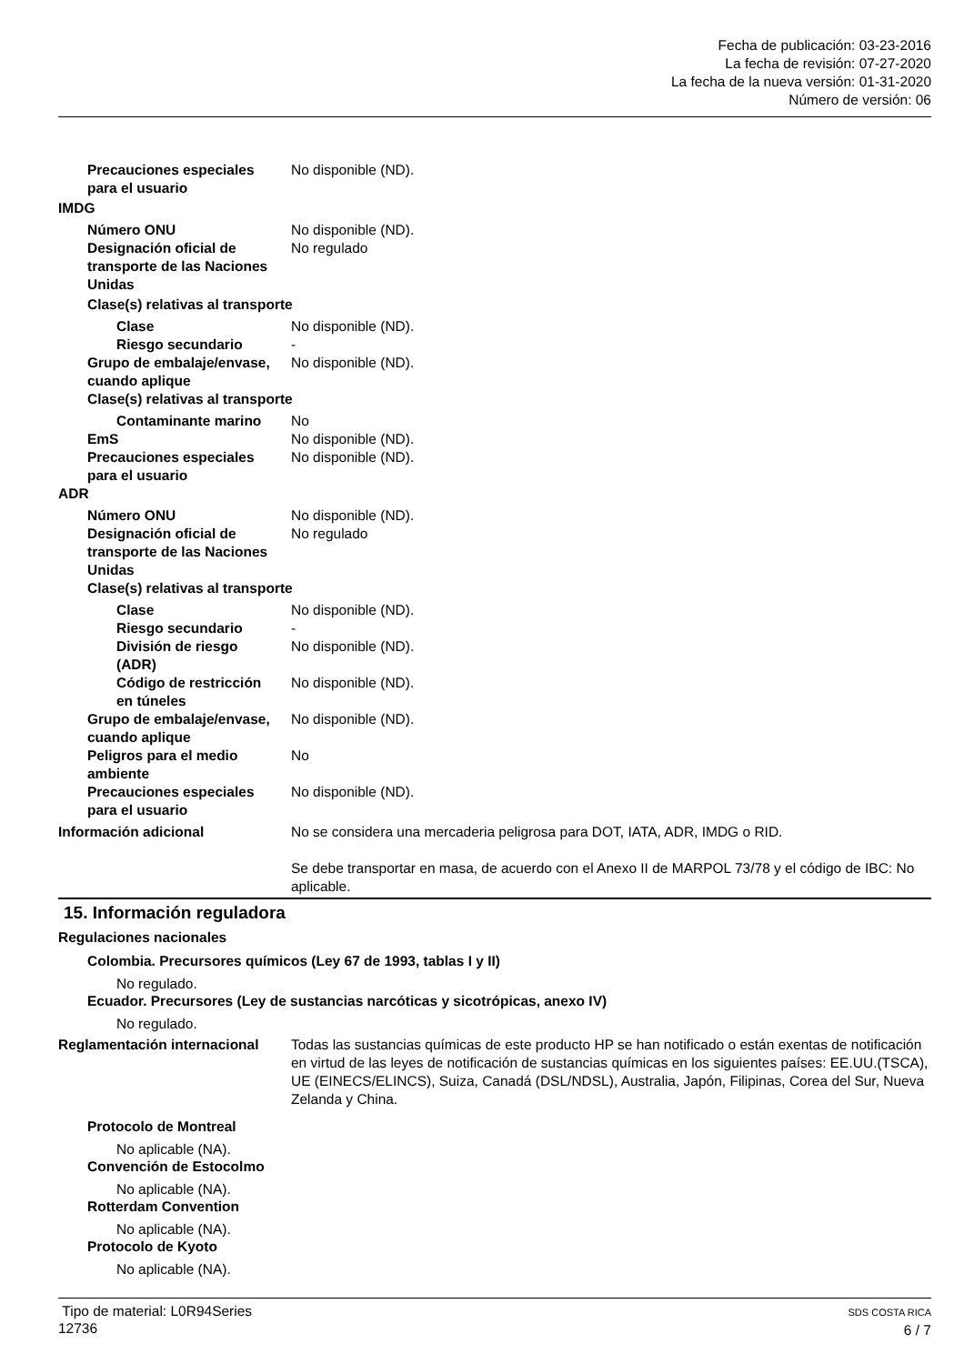Fecha de publicación: 03-23-2016
La fecha de revisión: 07-27-2020
La fecha de la nueva versión: 01-31-2020
Número de versión: 06
Precauciones especiales
para el usuario
No disponible (ND).
IMDG
Número ONU No disponible (ND).
Designación oficial de transporte de las Naciones Unidas
No regulado
Clase(s) relativas al transporte
Clase No disponible (ND).
Riesgo secundario -
Grupo de embalaje/envase, cuando aplique
No disponible (ND).
Clase(s) relativas al transporte
Contaminante marino No
EmS No disponible (ND).
Precauciones especiales
para el usuario
No disponible (ND).
ADR
Número ONU No disponible (ND).
Designación oficial de transporte de las Naciones Unidas
No regulado
Clase(s) relativas al transporte
Clase No disponible (ND).
Riesgo secundario -
División de riesgo
(ADR)
No disponible (ND).
Código de restricción
en túneles
No disponible (ND).
Grupo de embalaje/envase, cuando aplique
No disponible (ND).
Peligros para el medio ambiente
No
Precauciones especiales
para el usuario
No disponible (ND).
Información adicional No se considera una mercaderia peligrosa para DOT, IATA, ADR, IMDG o RID.
Se debe transportar en masa, de acuerdo con el Anexo II de MARPOL 73/78 y el código de IBC: No aplicable.
15. Información reguladora
Regulaciones nacionales
Colombia. Precursores químicos (Ley 67 de 1993, tablas I y II)
No regulado.
Ecuador. Precursores (Ley de sustancias narcóticas y sicotrópicas, anexo IV)
No regulado.
Reglamentación internacional
Todas las sustancias químicas de este producto HP se han notificado o están exentas de notificación en virtud de las leyes de notificación de sustancias químicas en los siguientes países: EE.UU.(TSCA), UE (EINECS/ELINCS), Suiza, Canadá (DSL/NDSL), Australia, Japón, Filipinas, Corea del Sur, Nueva Zelanda y China.
Protocolo de Montreal
No aplicable (NA).
Convención de Estocolmo
No aplicable (NA).
Rotterdam Convention
No aplicable (NA).
Protocolo de Kyoto
No aplicable (NA).
Tipo de material: L0R94Series
12736
SDS COSTA RICA
6 / 7